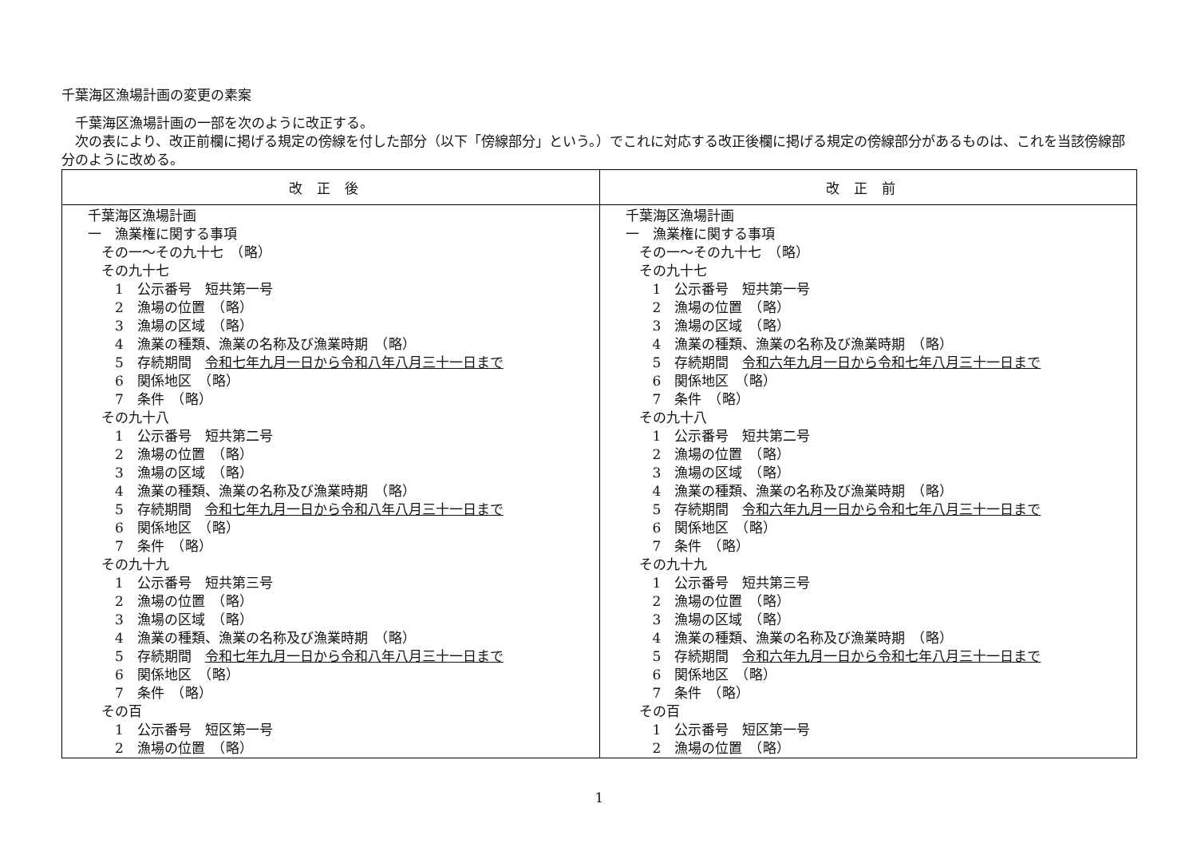千葉海区漁場計画の変更の素案
　千葉海区漁場計画の一部を次のように改正する。
　次の表により、改正前欄に掲げる規定の傍線を付した部分（以下「傍線部分」という。）でこれに対応する改正後欄に掲げる規定の傍線部分があるものは、これを当該傍線部分のように改める。
| 改正後 | 改正前 |
| --- | --- |
| 千葉海区漁場計画 一 漁業権に関する事項 その一～その九十七 （略） その九十七 1 公示番号 短共第一号 2 漁場の位置 （略） 3 漁場の区域 （略） 4 漁業の種類、漁業の名称及び漁業時期 （略） 5 存続期間 令和七年九月一日から令和八年八月三十一日まで 6 関係地区 （略） 7 条件 （略） その九十八 1 公示番号 短共第二号 2 漁場の位置 （略） 3 漁場の区域 （略） 4 漁業の種類、漁業の名称及び漁業時期 （略） 5 存続期間 令和七年九月一日から令和八年八月三十一日まで 6 関係地区 （略） 7 条件 （略） その九十九 1 公示番号 短共第三号 2 漁場の位置 （略） 3 漁場の区域 （略） 4 漁業の種類、漁業の名称及び漁業時期 （略） 5 存続期間 令和七年九月一日から令和八年八月三十一日まで 6 関係地区 （略） 7 条件 （略） その百 1 公示番号 短区第一号 2 漁場の位置 （略） | 千葉海区漁場計画 一 漁業権に関する事項 その一～その九十七 （略） その九十七 1 公示番号 短共第一号 2 漁場の位置 （略） 3 漁場の区域 （略） 4 漁業の種類、漁業の名称及び漁業時期 （略） 5 存続期間 令和六年九月一日から令和七年八月三十一日まで 6 関係地区 （略） 7 条件 （略） その九十八 1 公示番号 短共第二号 2 漁場の位置 （略） 3 漁場の区域 （略） 4 漁業の種類、漁業の名称及び漁業時期 （略） 5 存続期間 令和六年九月一日から令和七年八月三十一日まで 6 関係地区 （略） 7 条件 （略） その九十九 1 公示番号 短共第三号 2 漁場の位置 （略） 3 漁場の区域 （略） 4 漁業の種類、漁業の名称及び漁業時期 （略） 5 存続期間 令和六年九月一日から令和七年八月三十一日まで 6 関係地区 （略） 7 条件 （略） その百 1 公示番号 短区第一号 2 漁場の位置 （略） |
1